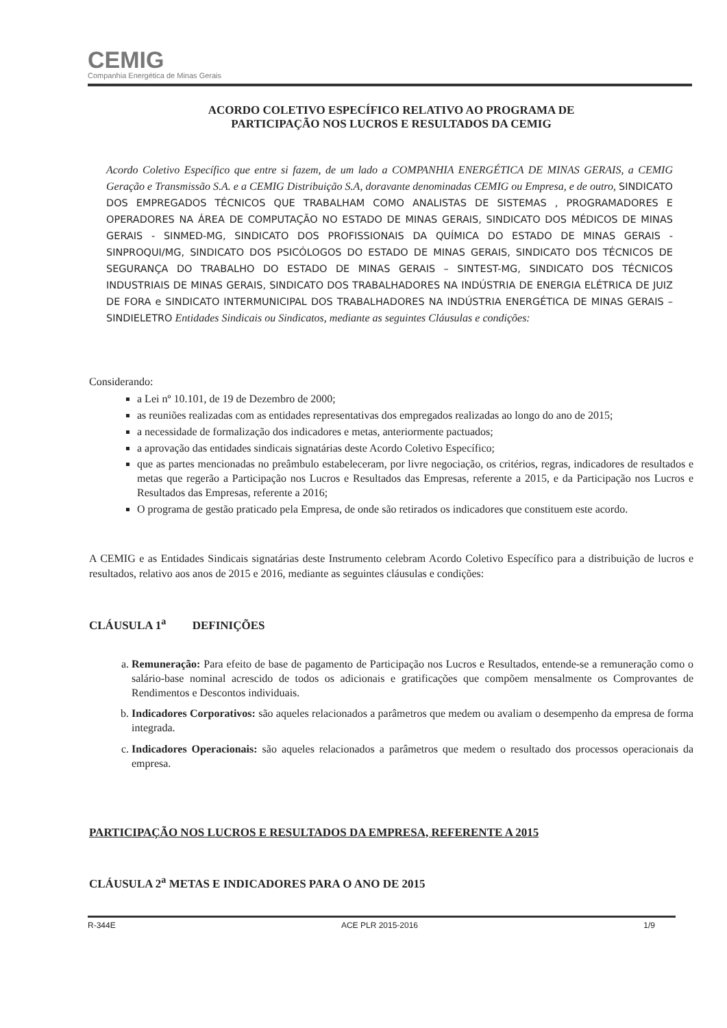CEMIG
Companhia Energética de Minas Gerais
ACORDO COLETIVO ESPECÍFICO RELATIVO AO PROGRAMA DE
PARTICIPAÇÃO NOS LUCROS E RESULTADOS DA CEMIG
Acordo Coletivo Específico que entre si fazem, de um lado a COMPANHIA ENERGÉTICA DE MINAS GERAIS, a CEMIG Geração e Transmissão S.A. e a CEMIG Distribuição S.A, doravante denominadas CEMIG ou Empresa, e de outro, SINDICATO DOS EMPREGADOS TÉCNICOS QUE TRABALHAM COMO ANALISTAS DE SISTEMAS , PROGRAMADORES E OPERADORES NA ÁREA DE COMPUTAÇÃO NO ESTADO DE MINAS GERAIS, SINDICATO DOS MÉDICOS DE MINAS GERAIS - SINMED-MG, SINDICATO DOS PROFISSIONAIS DA QUÍMICA DO ESTADO DE MINAS GERAIS - SINPROQUI/MG, SINDICATO DOS PSICÓLOGOS DO ESTADO DE MINAS GERAIS, SINDICATO DOS TÉCNICOS DE SEGURANÇA DO TRABALHO DO ESTADO DE MINAS GERAIS – SINTEST-MG, SINDICATO DOS TÉCNICOS INDUSTRIAIS DE MINAS GERAIS, SINDICATO DOS TRABALHADORES NA INDÚSTRIA DE ENERGIA ELÉTRICA DE JUIZ DE FORA e SINDICATO INTERMUNICIPAL DOS TRABALHADORES NA INDÚSTRIA ENERGÉTICA DE MINAS GERAIS – SINDIELETRO Entidades Sindicais ou Sindicatos, mediante as seguintes Cláusulas e condições:
Considerando:
a Lei nº 10.101, de 19 de Dezembro de 2000;
as reuniões realizadas com as entidades representativas dos empregados realizadas ao longo do ano de 2015;
a necessidade de formalização dos indicadores e metas, anteriormente pactuados;
a aprovação das entidades sindicais signatárias deste Acordo Coletivo Específico;
que as partes mencionadas no preâmbulo estabeleceram, por livre negociação, os critérios, regras, indicadores de resultados e metas que regerão a Participação nos Lucros e Resultados das Empresas, referente a 2015, e da Participação nos Lucros e Resultados das Empresas, referente a 2016;
O programa de gestão praticado pela Empresa, de onde são retirados os indicadores que constituem este acordo.
A CEMIG e as Entidades Sindicais signatárias deste Instrumento celebram Acordo Coletivo Específico para a distribuição de lucros e resultados, relativo aos anos de 2015 e 2016, mediante as seguintes cláusulas e condições:
CLÁUSULA 1<sup>a</sup> DEFINIÇÕES
a. Remuneração: Para efeito de base de pagamento de Participação nos Lucros e Resultados, entende-se a remuneração como o salário-base nominal acrescido de todos os adicionais e gratificações que compõem mensalmente os Comprovantes de Rendimentos e Descontos individuais.
b. Indicadores Corporativos: são aqueles relacionados a parâmetros que medem ou avaliam o desempenho da empresa de forma integrada.
c. Indicadores Operacionais: são aqueles relacionados a parâmetros que medem o resultado dos processos operacionais da empresa.
PARTICIPAÇÃO NOS LUCROS E RESULTADOS DA EMPRESA, REFERENTE A 2015
CLÁUSULA 2<sup>a</sup> METAS E INDICADORES PARA O ANO DE 2015
R-344E ACE PLR 2015-2016 1/9